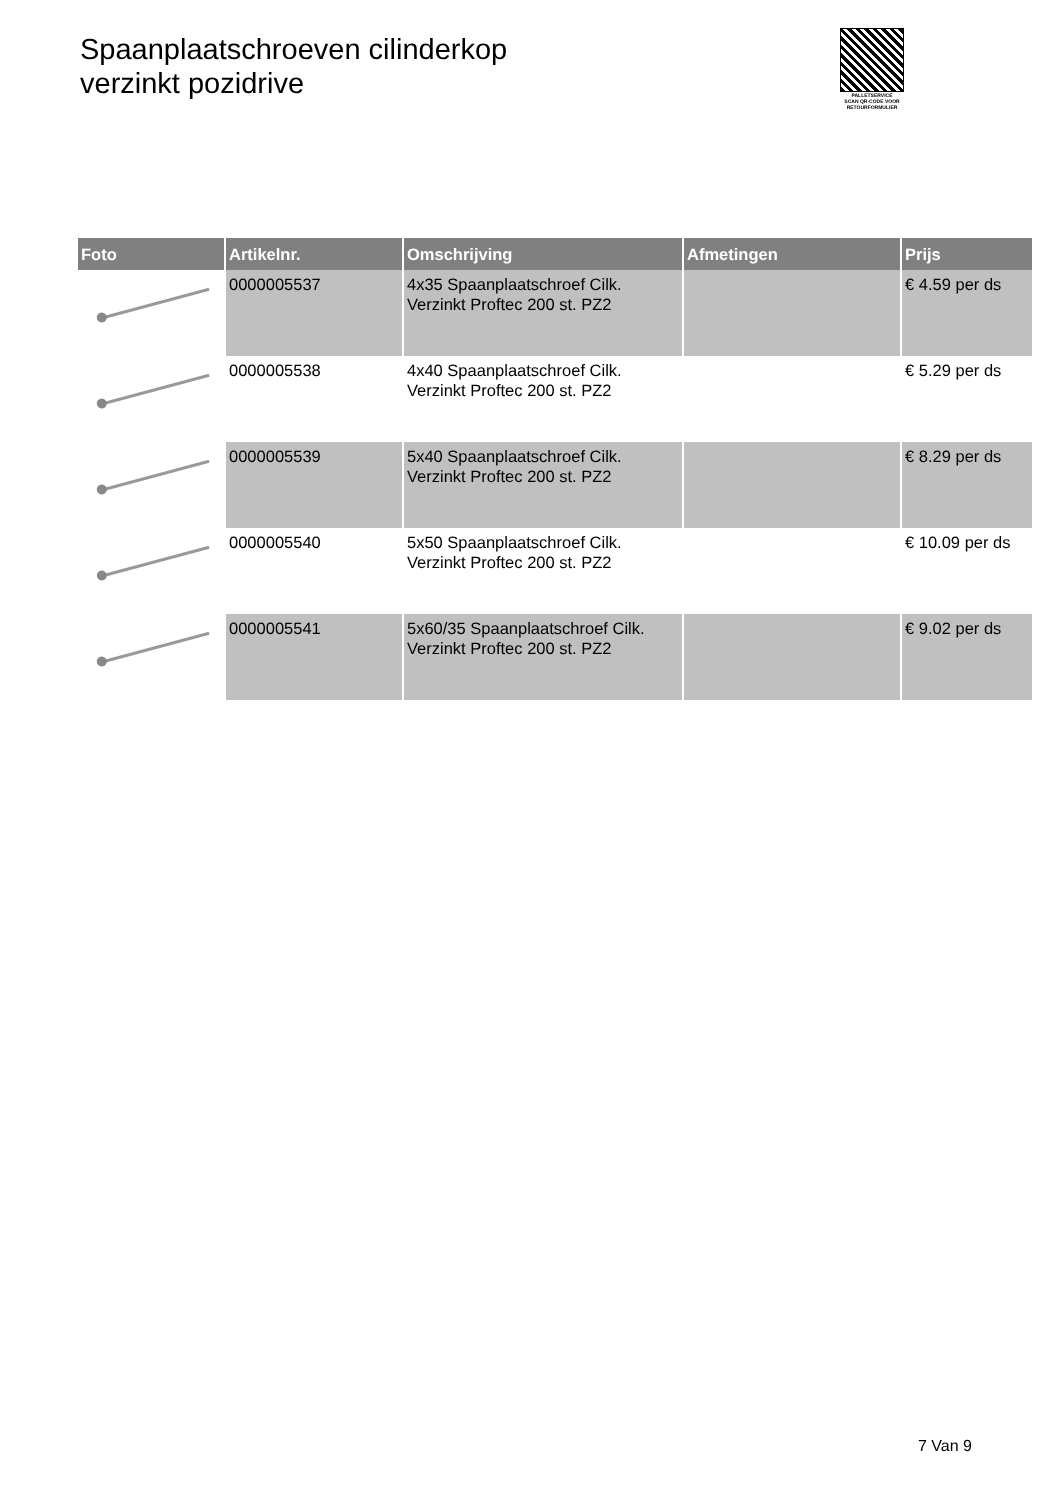Spaanplaatschroeven cilinderkop
verzinkt pozidrive
PALLETSERVICE
SCAN QR-CODE VOOR RETOURFORMULIER
| Foto | Artikelnr. | Omschrijving | Afmetingen | Prijs |
| --- | --- | --- | --- | --- |
| | 0000005537 | 4x35 Spaanplaatschroef Cilk. Verzinkt Proftec 200 st. PZ2 | | € 4.59 per ds |
| | 0000005538 | 4x40 Spaanplaatschroef Cilk. Verzinkt Proftec 200 st. PZ2 | | € 5.29 per ds |
| | 0000005539 | 5x40 Spaanplaatschroef Cilk. Verzinkt Proftec 200 st. PZ2 | | € 8.29 per ds |
| | 0000005540 | 5x50 Spaanplaatschroef Cilk. Verzinkt Proftec 200 st. PZ2 | | € 10.09 per ds |
| | 0000005541 | 5x60/35 Spaanplaatschroef Cilk. Verzinkt Proftec 200 st. PZ2 | | € 9.02 per ds |
7 Van 9